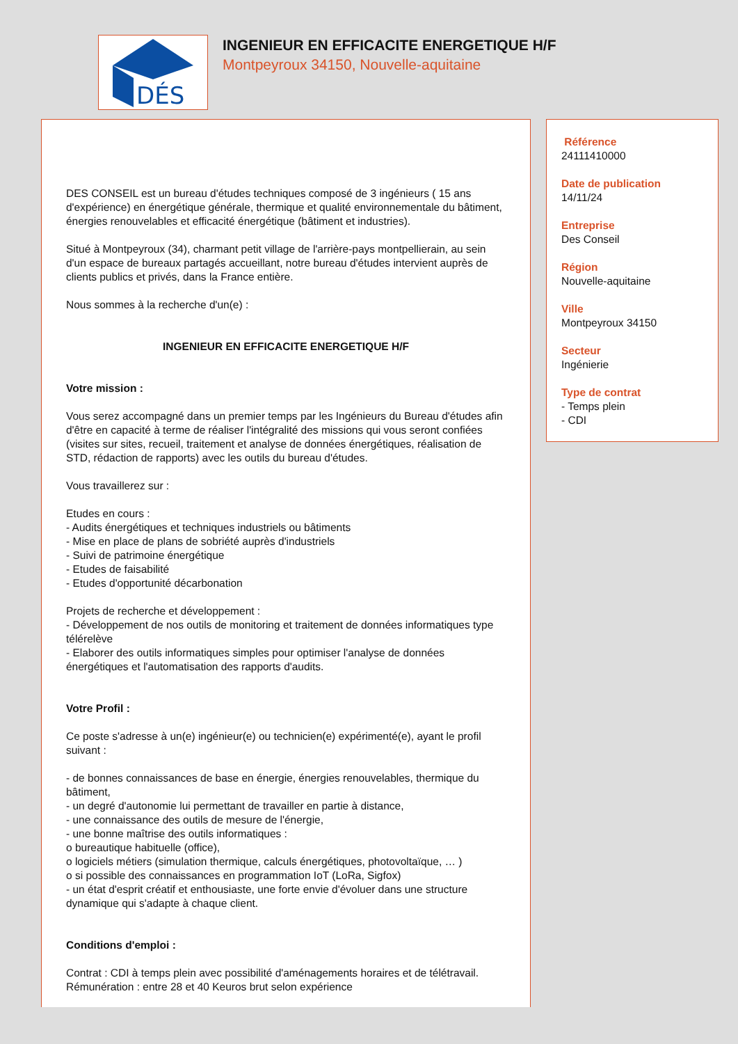DÉS
INGENIEUR EN EFFICACITE ENERGETIQUE H/F
Montpeyroux 34150, Nouvelle-aquitaine
DES CONSEIL est un bureau d'études techniques composé de 3 ingénieurs ( 15 ans d'expérience) en énergétique générale, thermique et qualité environnementale du bâtiment, énergies renouvelables et efficacité énergétique (bâtiment et industries).
Situé à Montpeyroux (34), charmant petit village de l'arrière-pays montpellierain, au sein d'un espace de bureaux partagés accueillant, notre bureau d'études intervient auprès de clients publics et privés, dans la France entière.
Nous sommes à la recherche d'un(e) :
INGENIEUR EN EFFICACITE ENERGETIQUE H/F
Votre mission :
Vous serez accompagné dans un premier temps par les Ingénieurs du Bureau d'études afin d'être en capacité à terme de réaliser l'intégralité des missions qui vous seront confiées (visites sur sites, recueil, traitement et analyse de données énergétiques, réalisation de STD, rédaction de rapports) avec les outils du bureau d'études.
Vous travaillerez sur :
Etudes en cours :
- Audits énergétiques et techniques industriels ou bâtiments
- Mise en place de plans de sobriété auprès d'industriels
- Suivi de patrimoine énergétique
- Etudes de faisabilité
- Etudes d'opportunité décarbonation
Projets de recherche et développement :
- Développement de nos outils de monitoring et traitement de données informatiques type télérelève
- Elaborer des outils informatiques simples pour optimiser l'analyse de données énergétiques et l'automatisation des rapports d'audits.
Votre Profil :
Ce poste s'adresse à un(e) ingénieur(e) ou technicien(e) expérimenté(e), ayant le profil suivant :
- de bonnes connaissances de base en énergie, énergies renouvelables, thermique du bâtiment,
- un degré d'autonomie lui permettant de travailler en partie à distance,
- une connaissance des outils de mesure de l'énergie,
- une bonne maîtrise des outils informatiques :
o bureautique habituelle (office),
o logiciels métiers (simulation thermique, calculs énergétiques, photovoltaïque, … )
o si possible des connaissances en programmation IoT (LoRa, Sigfox)
- un état d'esprit créatif et enthousiaste, une forte envie d'évoluer dans une structure dynamique qui s'adapte à chaque client.
Conditions d'emploi :
Contrat : CDI à temps plein avec possibilité d'aménagements horaires et de télétravail.
Rémunération : entre 28 et 40 Keuros brut selon expérience
Référence
24111410000
Date de publication
14/11/24
Entreprise
Des Conseil
Région
Nouvelle-aquitaine
Ville
Montpeyroux 34150
Secteur
Ingénierie
Type de contrat
- Temps plein
- CDI